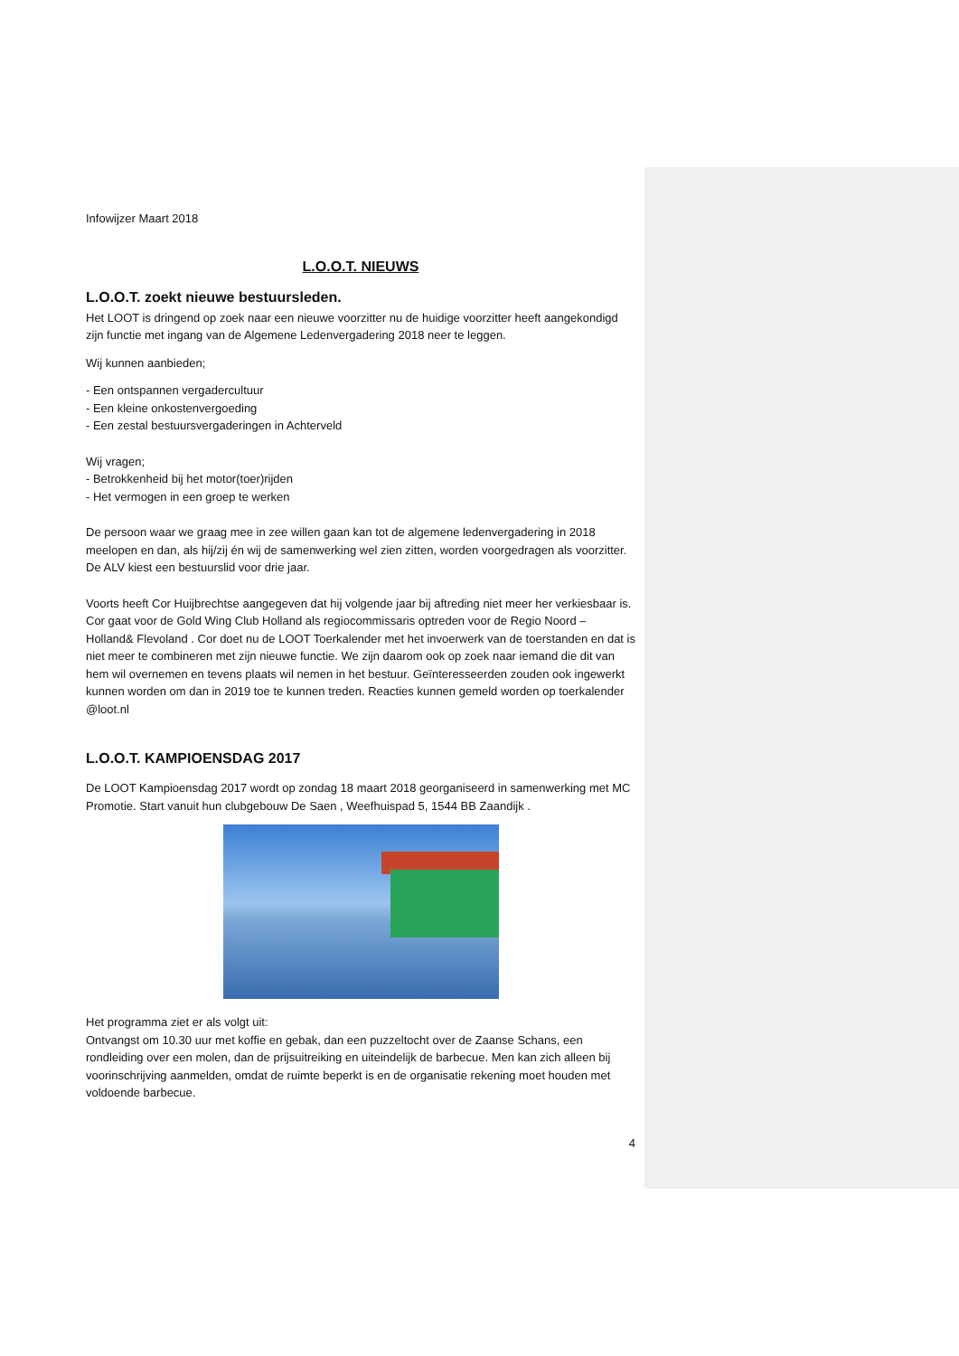Infowijzer Maart 2018
L.O.O.T. NIEUWS
L.O.O.T. zoekt nieuwe bestuursleden.
Het LOOT is dringend op zoek naar een nieuwe voorzitter nu de huidige voorzitter heeft aangekondigd zijn functie met ingang van de Algemene Ledenvergadering 2018 neer te leggen.
Wij kunnen aanbieden;
- Een ontspannen vergadercultuur
- Een kleine onkostenvergoeding
- Een zestal bestuursvergaderingen in Achterveld
Wij vragen;
- Betrokkenheid bij het motor(toer)rijden
- Het vermogen in een groep te werken
De persoon waar we graag mee in zee willen gaan kan tot de algemene ledenvergadering in 2018 meelopen en dan, als hij/zij én wij de samenwerking wel zien zitten, worden voorgedragen als voorzitter. De ALV kiest een bestuurslid voor drie jaar.
Voorts heeft Cor Huijbrechtse aangegeven dat hij volgende jaar bij aftreding niet meer her verkiesbaar is. Cor gaat voor de Gold Wing Club Holland als regiocommissaris optreden voor de Regio Noord – Holland& Flevoland . Cor doet nu de LOOT Toerkalender met het invoerwerk van de toerstanden en dat is niet meer te combineren met zijn nieuwe functie. We zijn daarom ook op zoek naar iemand die dit van hem wil overnemen en tevens plaats wil nemen in het bestuur. Geïnteresseerden zouden ook ingewerkt kunnen worden om dan in 2019 toe te kunnen treden. Reacties kunnen gemeld worden op toerkalender @loot.nl
L.O.O.T. KAMPIOENSDAG 2017
De LOOT Kampioensdag 2017 wordt op zondag 18 maart 2018 georganiseerd in samenwerking met MC Promotie. Start vanuit hun clubgebouw De Saen , Weefhuispad 5, 1544 BB Zaandijk .
Het programma ziet er als volgt uit:
Ontvangst om 10.30 uur met koffie en gebak, dan een puzzeltocht over de Zaanse Schans, een rondleiding over een molen, dan de prijsuitreiking en uiteindelijk de barbecue. Men kan zich alleen bij voorinschrijving aanmelden, omdat de ruimte beperkt is en de organisatie rekening moet houden met voldoende barbecue.
4